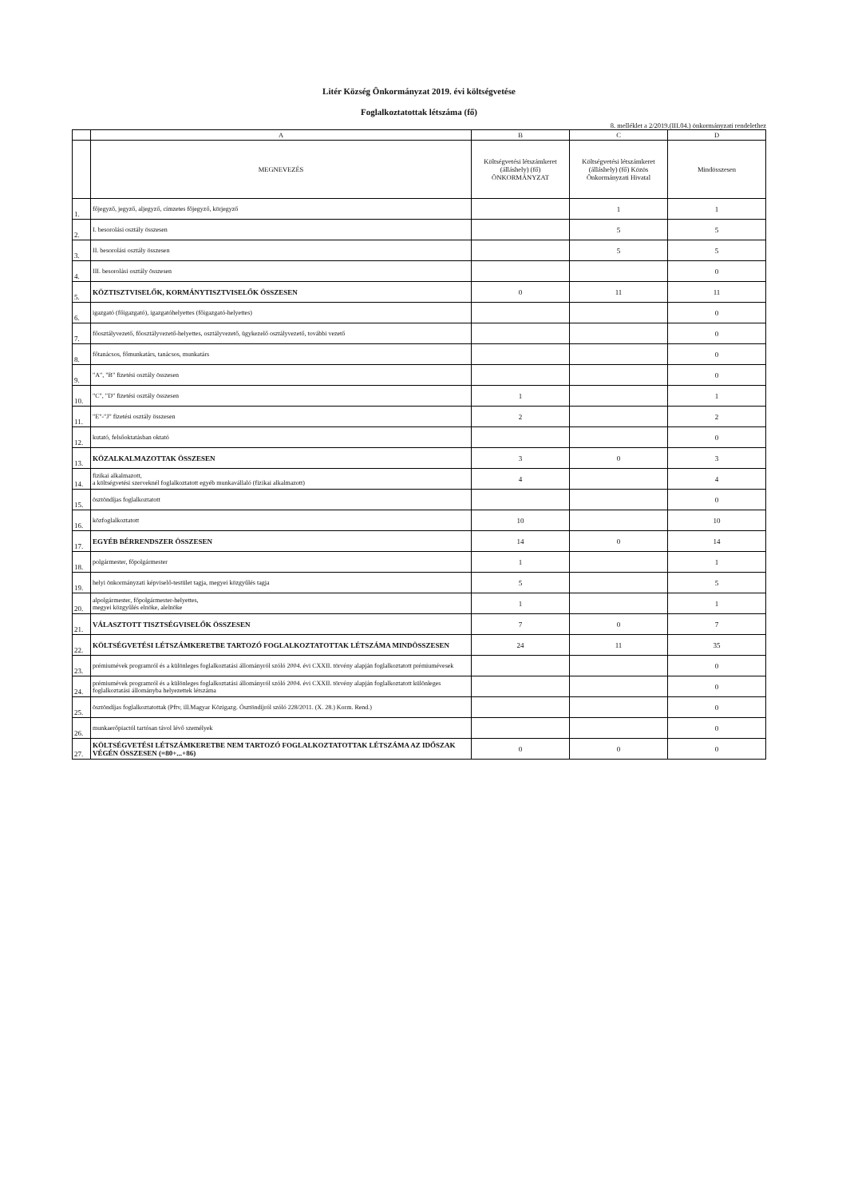Litér Község Önkormányzat 2019. évi költségvetése
Foglalkoztatottak létszáma (fő)
8. melléklet a 2/2019.(III.04.) önkormányzati rendelethez
| | A | B | C | D |
| --- | --- | --- | --- | --- |
| | MEGNEVEZÉS | Költségvetési létszámkeret (álláshely) (fő) ÖNKORMÁNYZAT | Költségvetési létszámkeret (álláshely) (fő) Közös Önkormányzati Hivatal | Mindösszesen |
| 1. | főjegyző, jegyző, aljegyző, címzetes főjegyző, körjegyző | | 1 | 1 |
| 2. | I. besorolási osztály összesen | | 5 | 5 |
| 3. | II. besorolási osztály összesen | | 5 | 5 |
| 4. | III. besorolási osztály összesen | | | 0 |
| 5. | KÖZTISZTVISELŐK, KORMÁNYTISZTVISELŐK ÖSSZESEN | 0 | 11 | 11 |
| 6. | igazgató (főigazgató), igazgatóhelyettes (főigazgató-helyettes) | | | 0 |
| 7. | főosztályvezető, főosztályvezető-helyettes, osztályvezető, ügykezelő osztályvezető, további vezető | | | 0 |
| 8. | főtanácsos, főmunkatárs, tanácsos, munkatárs | | | 0 |
| 9. | "A", "B" fizetési osztály összesen | | | 0 |
| 10. | "C", "D" fizetési osztály összesen | 1 | | 1 |
| 11. | "E"-"J" fizetési osztály összesen | 2 | | 2 |
| 12. | kutató, felsőoktatásban oktató | | | 0 |
| 13. | KÖZALKALMAZOTTAK ÖSSZESEN | 3 | 0 | 3 |
| 14. | fizikai alkalmazott, a költségvetési szerveknél foglalkoztatott egyéb munkavállaló (fizikai alkalmazott) | 4 | | 4 |
| 15. | ösztöndíjas foglalkoztatott | | | 0 |
| 16. | közfoglalkoztatott | 10 | | 10 |
| 17. | EGYÉB BÉRRENDSZER ÖSSZESEN | 14 | 0 | 14 |
| 18. | polgármester, főpolgármester | 1 | | 1 |
| 19. | helyi önkormányzati képviselő-testület tagja, megyei közgyűlés tagja | 5 | | 5 |
| 20. | alpolgármester, főpolgármester-helyettes, megyei közgyűlés elnöke, alelnöke | 1 | | 1 |
| 21. | VÁLASZTOTT TISZTSÉGVISELŐK ÖSSZESEN | 7 | 0 | 7 |
| 22. | KÖLTSÉGVETÉSI LÉTSZÁMKERETBE TARTOZÓ FOGLALKOZTATOTTAK LÉTSZÁMA MINDÖSSZESEN | 24 | 11 | 35 |
| 23. | prémiumévek programról és a különleges foglalkoztatási állományról szóló 2004. évi CXXII. törvény alapján foglalkoztatott prémiumévesek | | | 0 |
| 24. | prémiumévek programról és a különleges foglalkoztatási állományról szóló 2004. évi CXXII. törvény alapján foglalkoztatott különleges foglalkoztatási állományba helyezettek létszáma | | | 0 |
| 25. | ösztöndíjas foglalkoztatottak (Pftv, ill.Magyar Közigazg. Ösztöndíjról szóló 228/2011. (X. 28.) Korm. Rend.) | | | 0 |
| 26. | munkaerőpiactól tartósan távol lévő személyek | | | 0 |
| 27. | KÖLTSÉGVETÉSI LÉTSZÁMKERETBE NEM TARTOZÓ FOGLALKOZTATOTTAK LÉTSZÁMA AZ IDŐSZAK VÉGÉN ÖSSZESEN (=80+...+86) | 0 | 0 | 0 |